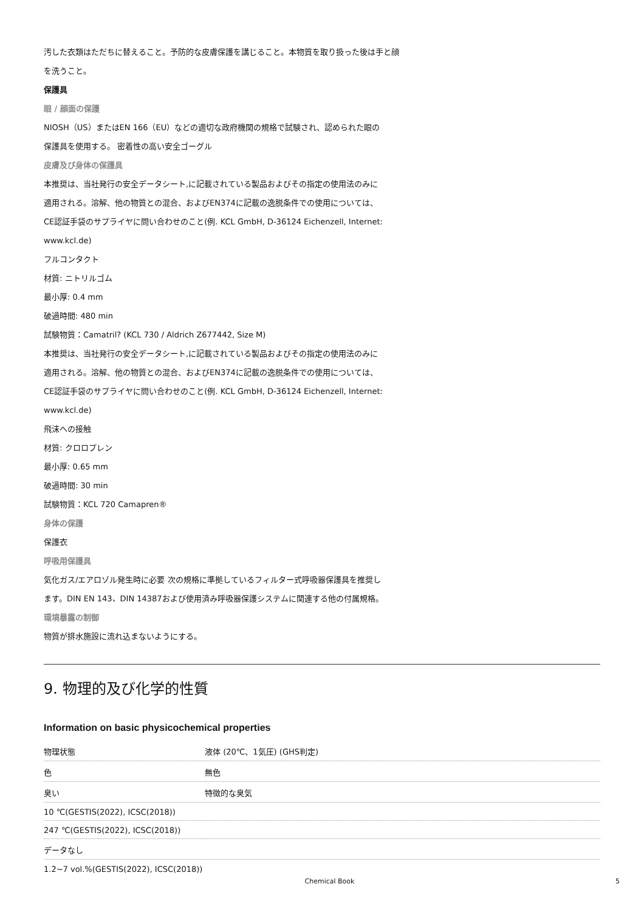汚した衣類はただちに替えること。予防的な皮膚保護を講じること。本物質を取り扱った後は手と顔
を洗うこと。
保護具
眼 / 顔面の保護
NIOSH（US）またはEN 166（EU）などの適切な政府機関の規格で試験され、認められた眼の
保護具を使用する。 密着性の高い安全ゴーグル
皮膚及び身体の保護具
本推奨は、当社発行の安全データシート,に記載されている製品およびその指定の使用法のみに
適用される。溶解、他の物質との混合、およびEN374に記載の逸脱条件での使用については、
CE認証手袋のサプライヤに問い合わせのこと(例. KCL GmbH, D-36124 Eichenzell, Internet:
www.kcl.de)
フルコンタクト
材質: ニトリルゴム
最小厚: 0.4 mm
破過時間: 480 min
試験物質：Camatril? (KCL 730 / Aldrich Z677442, Size M)
本推奨は、当社発行の安全データシート,に記載されている製品およびその指定の使用法のみに
適用される。溶解、他の物質との混合、およびEN374に記載の逸脱条件での使用については、
CE認証手袋のサプライヤに問い合わせのこと(例. KCL GmbH, D-36124 Eichenzell, Internet:
www.kcl.de)
飛沫への接触
材質: クロロプレン
最小厚: 0.65 mm
破過時間: 30 min
試験物質：KCL 720 Camapren®
身体の保護
保護衣
呼吸用保護具
気化ガス/エアロゾル発生時に必要 次の規格に準拠しているフィルター式呼吸器保護具を推奨し
ます。DIN EN 143、DIN 14387および使用済み呼吸器保護システムに関連する他の付属規格。
環境暴露の制御
物質が排水施設に流れ込まないようにする。
9. 物理的及び化学的性質
Information on basic physicochemical properties
| 物理状態 | 液体 (20℃、1気圧) (GHS判定) |
| 色 | 無色 |
| 臭い | 特徴的な臭気 |
| 10 ℃(GESTIS(2022), ICSC(2018)) | |
| 247 ℃(GESTIS(2022), ICSC(2018)) | |
| データなし | |
| 1.2~7 vol.%(GESTIS(2022), ICSC(2018)) | |
Chemical Book 5